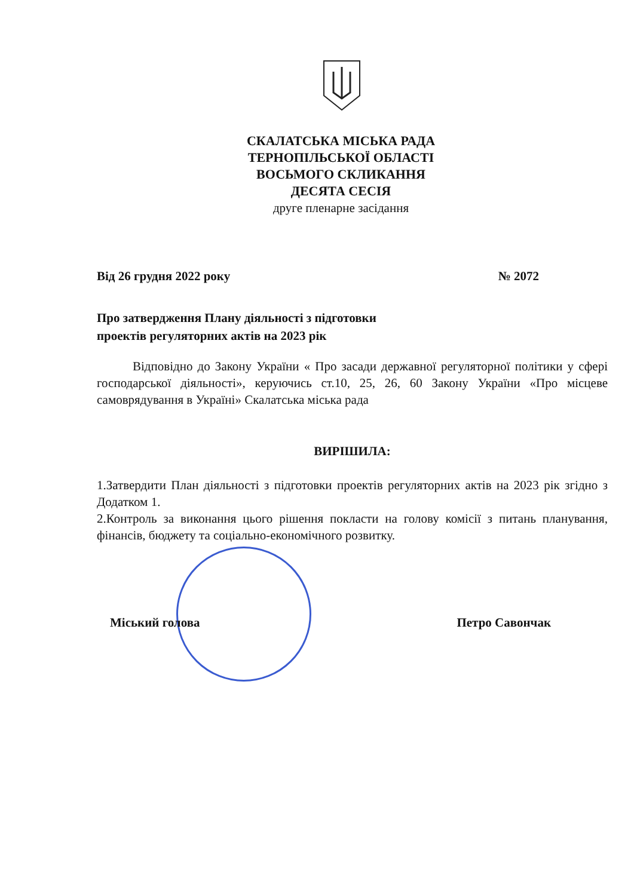СКАЛАТСЬКА МІСЬКА РАДА
ТЕРНОПІЛЬСЬКОЇ ОБЛАСТІ
ВОСЬМОГО СКЛИКАННЯ
ДЕСЯТА СЕСІЯ
друге пленарне засідання
Від 26 грудня 2022 року № 2072
Про затвердження Плану діяльності з підготовки
проектів регуляторних актів на 2023 рік
Відповідно до Закону України « Про засади державної регуляторної політики у сфері господарської діяльності», керуючись ст.10, 25, 26, 60 Закону України «Про місцеве самоврядування в Україні» Скалатська міська рада
ВИРІШИЛА:
1.Затвердити План діяльності з підготовки проектів регуляторних актів на 2023 рік згідно з Додатком 1.
2.Контроль за виконання цього рішення покласти на голову комісії з питань планування, фінансів, бюджету та соціально-економічного розвитку.
Міський голова Петро Савончак